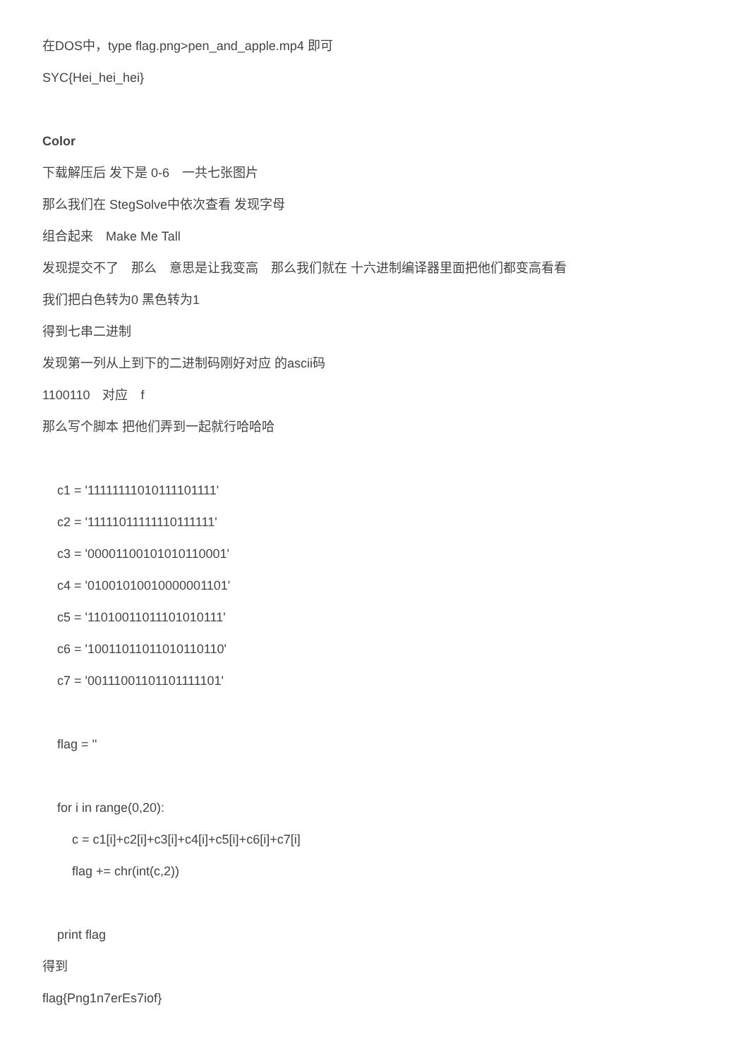在DOS中，type flag.png>pen_and_apple.mp4 即可
SYC{Hei_hei_hei}
Color
下载解压后 发下是 0-6　一共七张图片
那么我们在 StegSolve中依次查看 发现字母
组合起来　Make Me Tall
发现提交不了　那么　意思是让我变高　那么我们就在 十六进制编译器里面把他们都变高看看
我们把白色转为0 黑色转为1
得到七串二进制
发现第一列从上到下的二进制码刚好对应 的ascii码
1100110　对应　f
那么写个脚本 把他们弄到一起就行哈哈哈
c1 = '11111111010111101111'
c2 = '11111011111110111111'
c3 = '00001100101010110001'
c4 = '01001010010000001101'
c5 = '11010011011101010111'
c6 = '10011011011010110110'
c7 = '00111001101101111101'
flag = ''
for i in range(0,20):
c = c1[i]+c2[i]+c3[i]+c4[i]+c5[i]+c6[i]+c7[i]
flag += chr(int(c,2))
print flag
得到
flag{Png1n7erEs7iof}